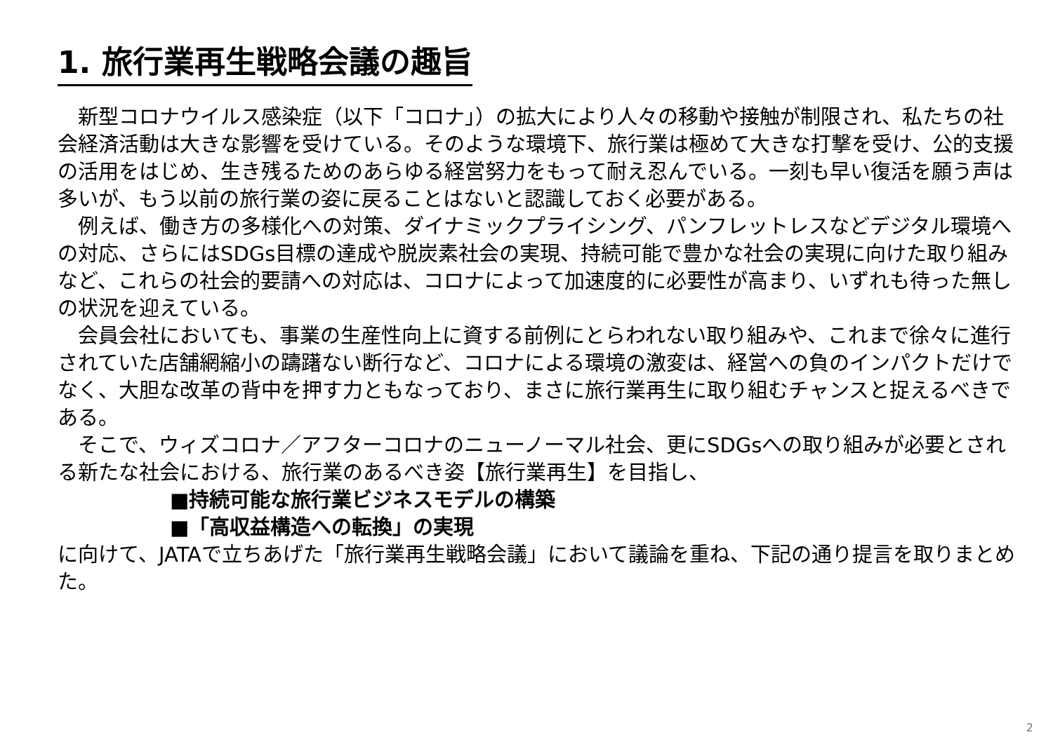1. 旅行業再生戦略会議の趣旨
　新型コロナウイルス感染症（以下「コロナ」）の拡大により人々の移動や接触が制限され、私たちの社会経済活動は大きな影響を受けている。そのような環境下、旅行業は極めて大きな打撃を受け、公的支援の活用をはじめ、生き残るためのあらゆる経営努力をもって耐え忍んでいる。一刻も早い復活を願う声は多いが、もう以前の旅行業の姿に戻ることはないと認識しておく必要がある。
　例えば、働き方の多様化への対策、ダイナミックプライシング、パンフレットレスなどデジタル環境への対応、さらにはSDGs目標の達成や脱炭素社会の実現、持続可能で豊かな社会の実現に向けた取り組みなど、これらの社会的要請への対応は、コロナによって加速度的に必要性が高まり、いずれも待った無しの状況を迎えている。
　会員会社においても、事業の生産性向上に資する前例にとらわれない取り組みや、これまで徐々に進行されていた店舗網縮小の躊躇ない断行など、コロナによる環境の激変は、経営への負のインパクトだけでなく、大胆な改革の背中を押す力ともなっており、まさに旅行業再生に取り組むチャンスと捉えるべきである。
　そこで、ウィズコロナ／アフターコロナのニューノーマル社会、更にSDGsへの取り組みが必要とされる新たな社会における、旅行業のあるべき姿【旅行業再生】を目指し、
■持続可能な旅行業ビジネスモデルの構築
■「高収益構造への転換」の実現
に向けて、JATAで立ちあげた「旅行業再生戦略会議」において議論を重ね、下記の通り提言を取りまとめた。
2